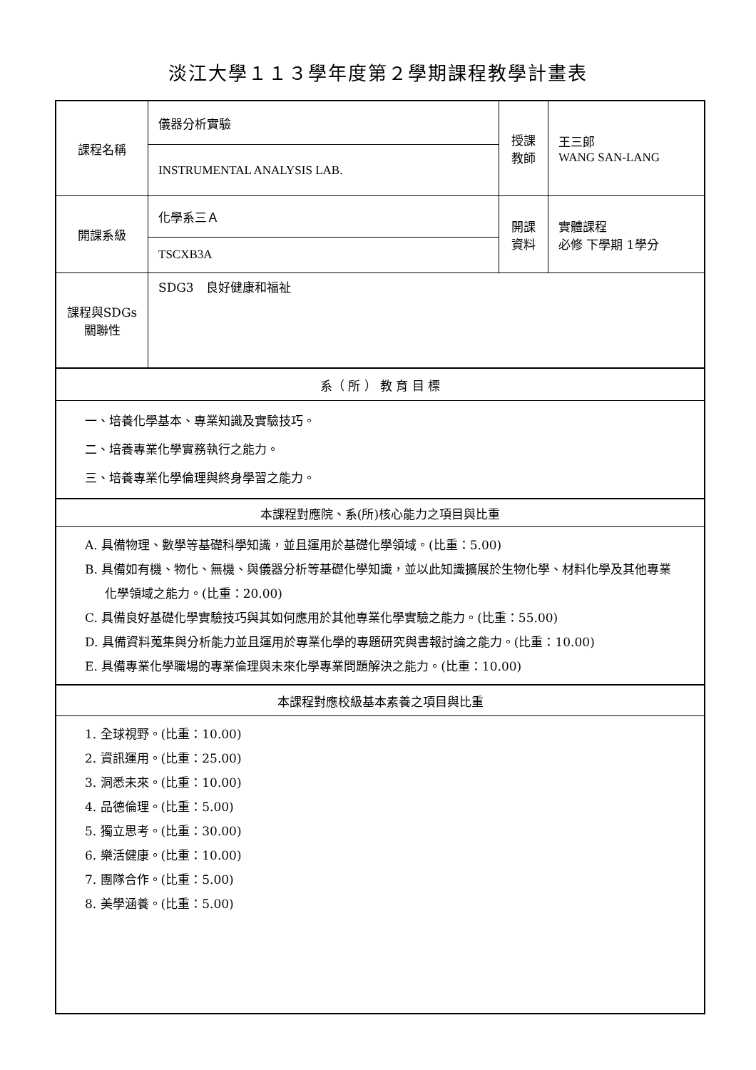淡江大學１１３學年度第２學期課程教學計畫表
| 課程名稱 | 儀器分析實驗 | 授課 教師 | 王三郎 WANG SAN-LANG |
| | INSTRUMENTAL ANALYSIS LAB. | | |
| 開課系級 | 化學系三Ａ | 開課 資料 | 實體課程 必修 下學期 1學分 |
| | TSCXB3A | | |
| 課程與SDGs 關聯性 | SDG3 良好健康和福祉 | | |
| 系（ 所 ） 教 育 目 標 | | | |
| 一、培養化學基本、專業知識及實驗技巧。 二、培養專業化學實務執行之能力。 三、培養專業化學倫理與終身學習之能力。 | | | |
| 本課程對應院、系(所)核心能力之項目與比重 | | | |
| A. 具備物理、數學等基礎科學知識，並且運用於基礎化學領域。(比重：5.00) B. 具備如有機、物化、無機、與儀器分析等基礎化學知識，並以此知識擴展於生物化學、材料化學及其他專業化學領域之能力。(比重：20.00) C. 具備良好基礎化學實驗技巧與其如何應用於其他專業化學實驗之能力。(比重：55.00) D. 具備資料蒐集與分析能力並且運用於專業化學的專題研究與書報討論之能力。(比重：10.00) E. 具備專業化學職場的專業倫理與未來化學專業問題解決之能力。(比重：10.00) | | | |
| 本課程對應校級基本素養之項目與比重 | | | |
| 1. 全球視野。(比重：10.00) 2. 資訊運用。(比重：25.00) 3. 洞悉未來。(比重：10.00) 4. 品德倫理。(比重：5.00) 5. 獨立思考。(比重：30.00) 6. 樂活健康。(比重：10.00) 7. 團隊合作。(比重：5.00) 8. 美學涵養。(比重：5.00) | | | |